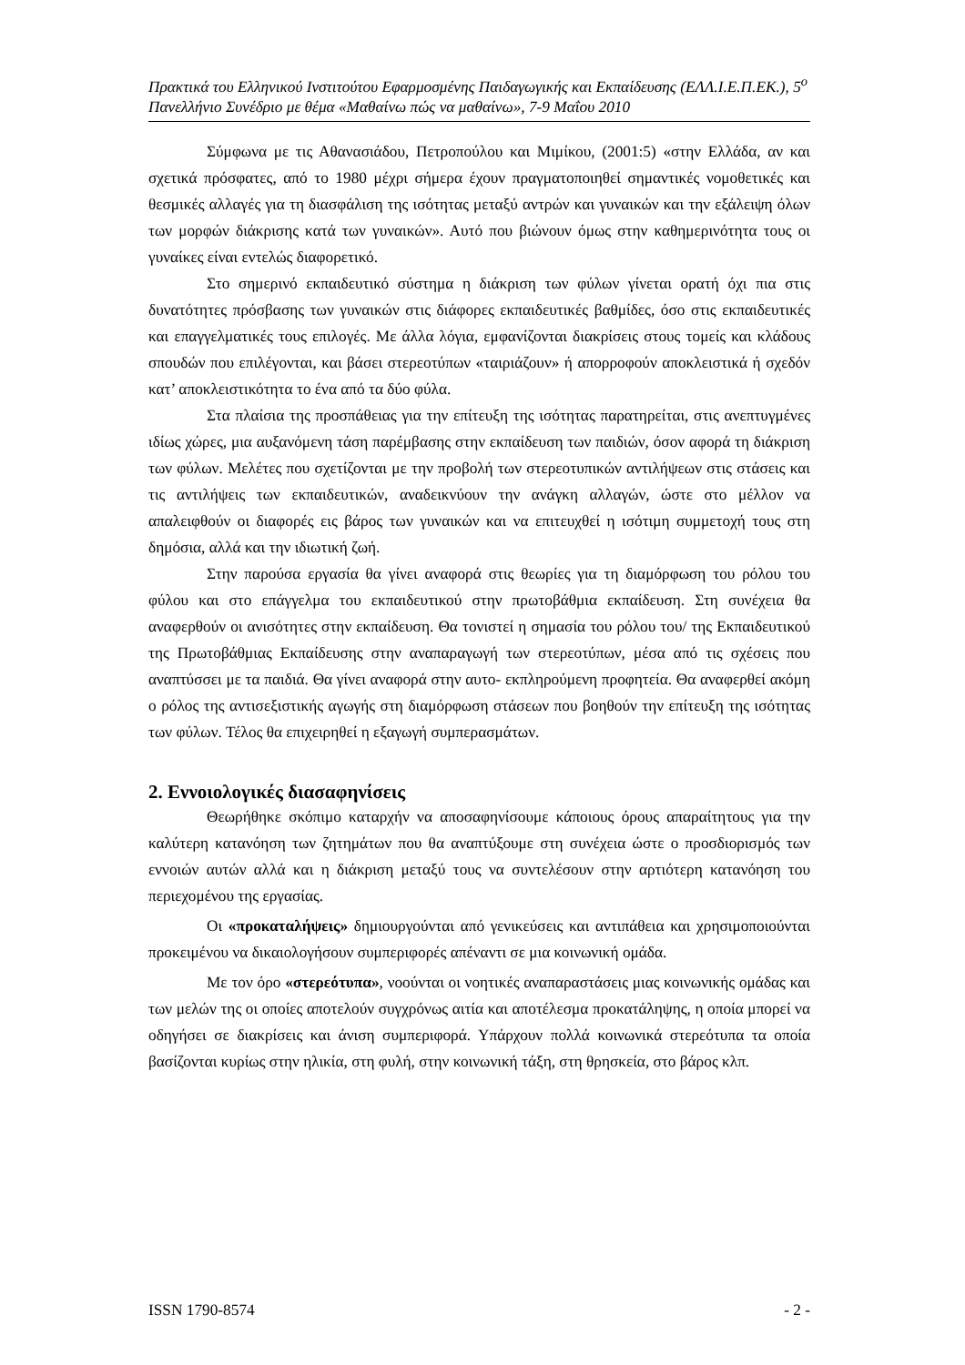Πρακτικά του Ελληνικού Ινστιτούτου Εφαρμοσμένης Παιδαγωγικής και Εκπαίδευσης (ΕΛΛ.Ι.Ε.Π.ΕΚ.), 5<sup>ο</sup> Πανελλήνιο Συνέδριο με θέμα «Μαθαίνω πώς να μαθαίνω», 7-9 Μαΐου 2010
Σύμφωνα με τις Αθανασιάδου, Πετροπούλου και Μιμίκου, (2001:5) «στην Ελλάδα, αν και σχετικά πρόσφατες, από το 1980 μέχρι σήμερα έχουν πραγματοποιηθεί σημαντικές νομοθετικές και θεσμικές αλλαγές για τη διασφάλιση της ισότητας μεταξύ αντρών και γυναικών και την εξάλειψη όλων των μορφών διάκρισης κατά των γυναικών». Αυτό που βιώνουν όμως στην καθημερινότητα τους οι γυναίκες είναι εντελώς διαφορετικό.
Στο σημερινό εκπαιδευτικό σύστημα η διάκριση των φύλων γίνεται ορατή όχι πια στις δυνατότητες πρόσβασης των γυναικών στις διάφορες εκπαιδευτικές βαθμίδες, όσο στις εκπαιδευτικές και επαγγελματικές τους επιλογές. Με άλλα λόγια, εμφανίζονται διακρίσεις στους τομείς και κλάδους σπουδών που επιλέγονται, και βάσει στερεοτύπων «ταιριάζουν» ή απορροφούν αποκλειστικά ή σχεδόν κατ’ αποκλειστικότητα το ένα από τα δύο φύλα.
Στα πλαίσια της προσπάθειας για την επίτευξη της ισότητας παρατηρείται, στις ανεπτυγμένες ιδίως χώρες, μια αυξανόμενη τάση παρέμβασης στην εκπαίδευση των παιδιών, όσον αφορά τη διάκριση των φύλων. Μελέτες που σχετίζονται με την προβολή των στερεοτυπικών αντιλήψεων στις στάσεις και τις αντιλήψεις των εκπαιδευτικών, αναδεικνύουν την ανάγκη αλλαγών, ώστε στο μέλλον να απαλειφθούν οι διαφορές εις βάρος των γυναικών και να επιτευχθεί η ισότιμη συμμετοχή τους στη δημόσια, αλλά και την ιδιωτική ζωή.
Στην παρούσα εργασία θα γίνει αναφορά στις θεωρίες για τη διαμόρφωση του ρόλου του φύλου και στο επάγγελμα του εκπαιδευτικού στην πρωτοβάθμια εκπαίδευση. Στη συνέχεια θα αναφερθούν οι ανισότητες στην εκπαίδευση. Θα τονιστεί η σημασία του ρόλου του/ της Εκπαιδευτικού της Πρωτοβάθμιας Εκπαίδευσης στην αναπαραγωγή των στερεοτύπων, μέσα από τις σχέσεις που αναπτύσσει με τα παιδιά. Θα γίνει αναφορά στην αυτο- εκπληρούμενη προφητεία. Θα αναφερθεί ακόμη ο ρόλος της αντισεξιστικής αγωγής στη διαμόρφωση στάσεων που βοηθούν την επίτευξη της ισότητας των φύλων. Τέλος θα επιχειρηθεί η εξαγωγή συμπερασμάτων.
2. Εννοιολογικές διασαφηνίσεις
Θεωρήθηκε σκόπιμο καταρχήν να αποσαφηνίσουμε κάποιους όρους απαραίτητους για την καλύτερη κατανόηση των ζητημάτων που θα αναπτύξουμε στη συνέχεια ώστε ο προσδιορισμός των εννοιών αυτών αλλά και η διάκριση μεταξύ τους να συντελέσουν στην αρτιότερη κατανόηση του περιεχομένου της εργασίας.
Οι «προκαταλήψεις» δημιουργούνται από γενικεύσεις και αντιπάθεια και χρησιμοποιούνται προκειμένου να δικαιολογήσουν συμπεριφορές απέναντι σε μια κοινωνική ομάδα.
Με τον όρο «στερεότυπα», νοούνται οι νοητικές αναπαραστάσεις μιας κοινωνικής ομάδας και των μελών της οι οποίες αποτελούν συγχρόνως αιτία και αποτέλεσμα προκατάληψης, η οποία μπορεί να οδηγήσει σε διακρίσεις και άνιση συμπεριφορά. Υπάρχουν πολλά κοινωνικά στερεότυπα τα οποία βασίζονται κυρίως στην ηλικία, στη φυλή, στην κοινωνική τάξη, στη θρησκεία, στο βάρος κλπ.
ISSN 1790-8574 - 2 -